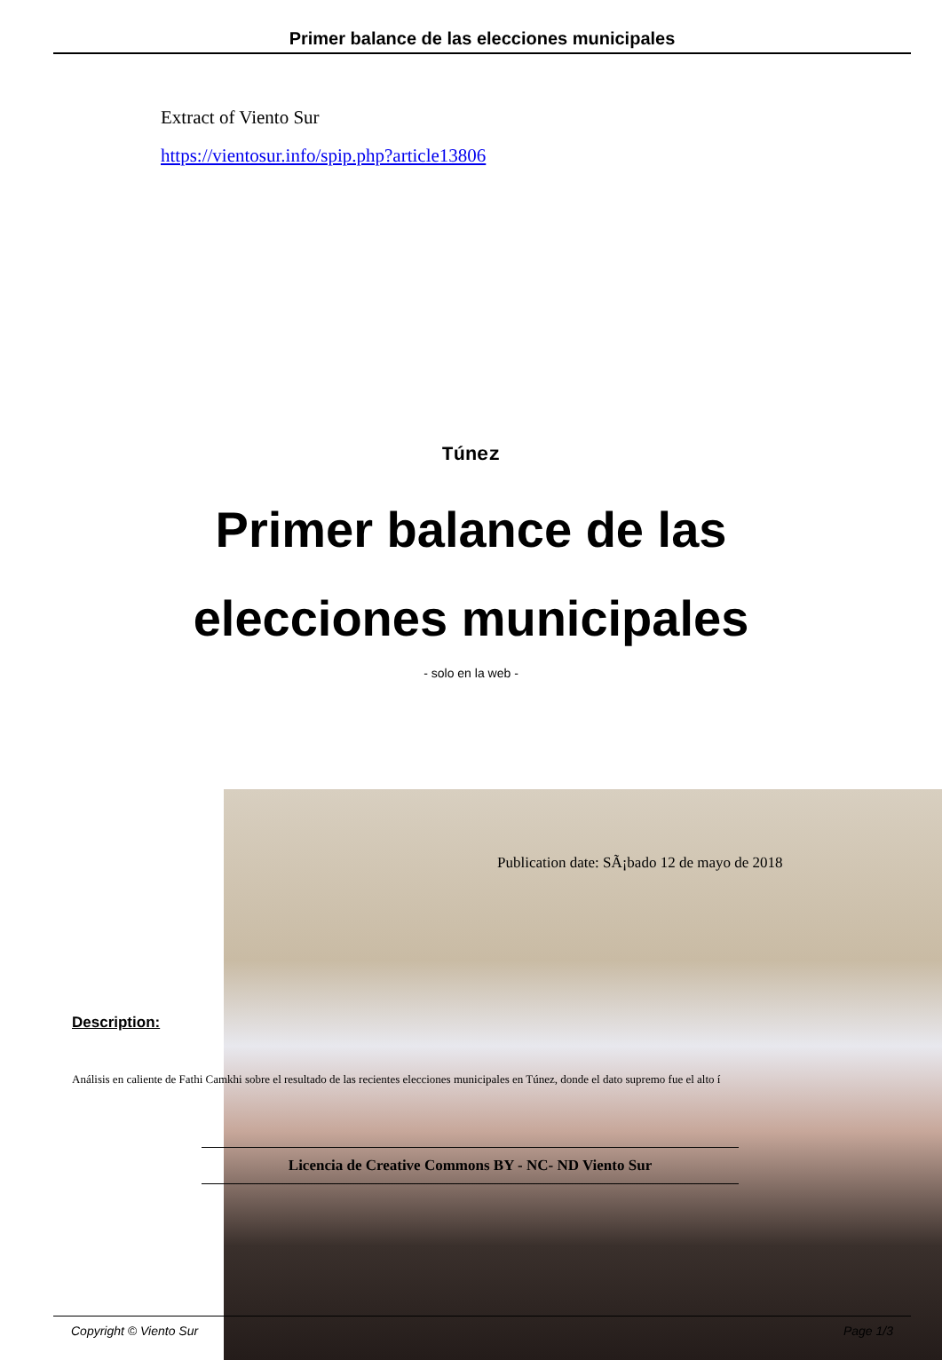Primer balance de las elecciones municipales
Extract of Viento Sur
https://vientosur.info/spip.php?article13806
Túnez
Primer balance de las
elecciones municipales
- solo en la web -
Publication date: SÃ¡bado 12 de mayo de 2018
Description:
Análisis en caliente de Fathi Camkhi sobre el resultado de las recientes elecciones municipales en Túnez, donde el dato supremo fue el alto í
Licencia de Creative Commons BY - NC- ND Viento Sur
Copyright © Viento Sur Page 1/3